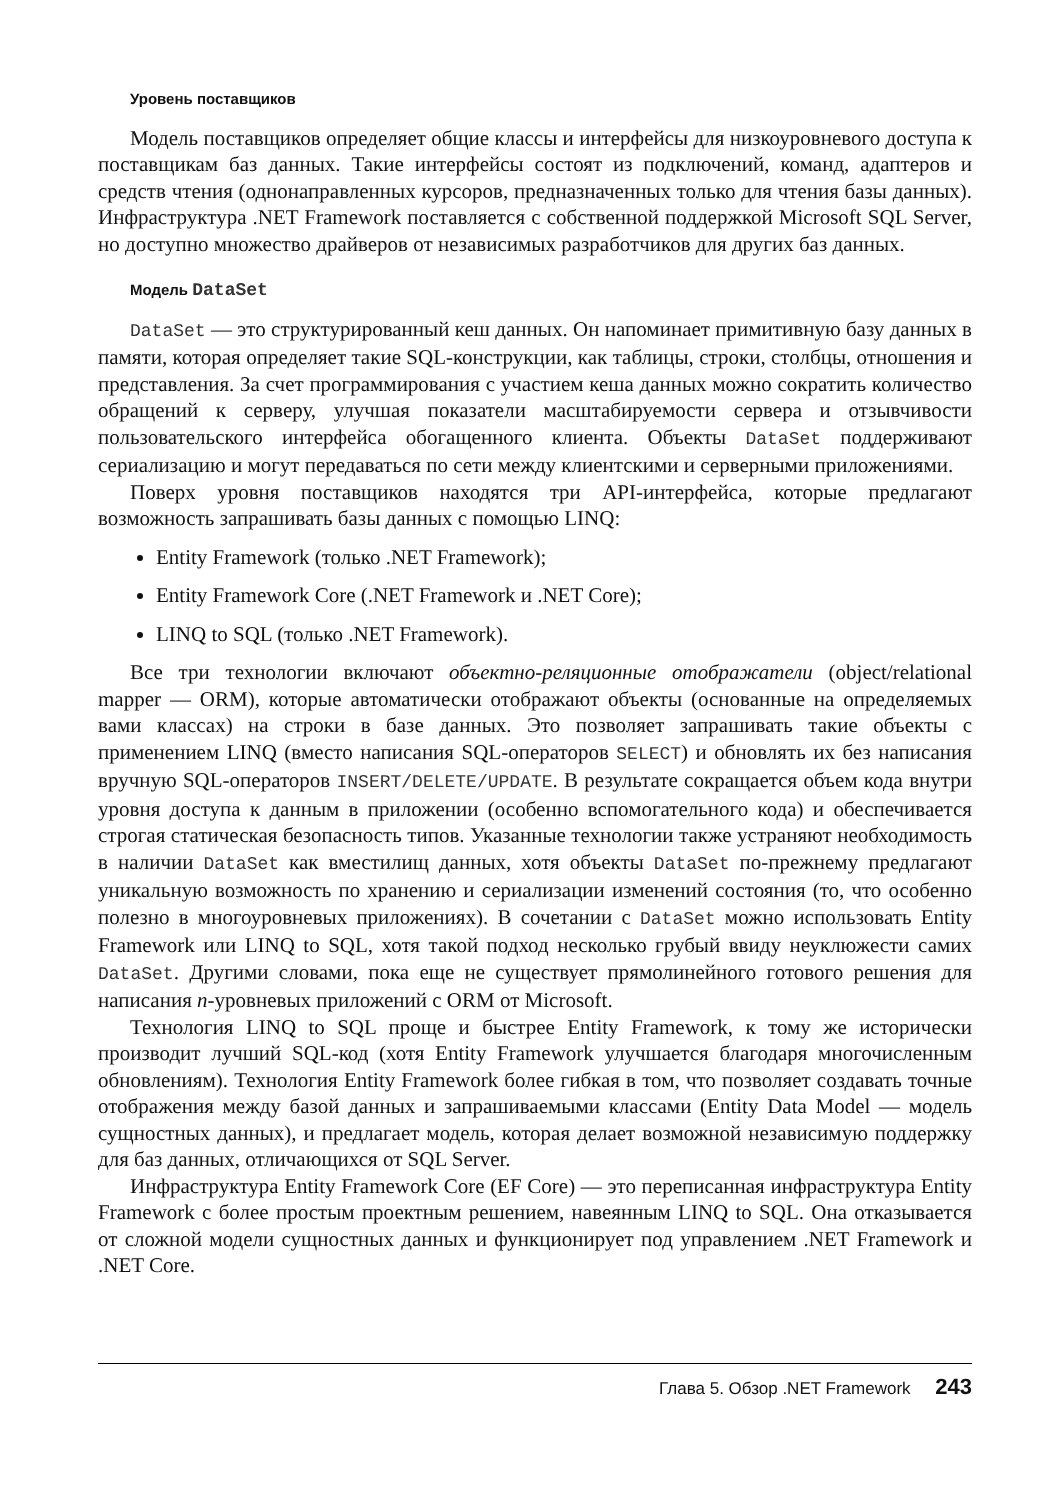Уровень поставщиков
Модель поставщиков определяет общие классы и интерфейсы для низкоуровневого доступа к поставщикам баз данных. Такие интерфейсы состоят из подключений, команд, адаптеров и средств чтения (однонаправленных курсоров, предназначенных только для чтения базы данных). Инфраструктура .NET Framework поставляется с собственной поддержкой Microsoft SQL Server, но доступно множество драйверов от независимых разработчиков для других баз данных.
Модель DataSet
DataSet — это структурированный кеш данных. Он напоминает примитивную базу данных в памяти, которая определяет такие SQL-конструкции, как таблицы, строки, столбцы, отношения и представления. За счет программирования с участием кеша данных можно сократить количество обращений к серверу, улучшая показатели масштабируемости сервера и отзывчивости пользовательского интерфейса обогащенного клиента. Объекты DataSet поддерживают сериализацию и могут передаваться по сети между клиентскими и серверными приложениями.
Поверх уровня поставщиков находятся три API-интерфейса, которые предлагают возможность запрашивать базы данных с помощью LINQ:
Entity Framework (только .NET Framework);
Entity Framework Core (.NET Framework и .NET Core);
LINQ to SQL (только .NET Framework).
Все три технологии включают объектно-реляционные отображатели (object/relational mapper — ORM), которые автоматически отображают объекты (основанные на определяемых вами классах) на строки в базе данных. Это позволяет запрашивать такие объекты с применением LINQ (вместо написания SQL-операторов SELECT) и обновлять их без написания вручную SQL-операторов INSERT/DELETE/UPDATE. В результате сокращается объем кода внутри уровня доступа к данным в приложении (особенно вспомогательного кода) и обеспечивается строгая статическая безопасность типов. Указанные технологии также устраняют необходимость в наличии DataSet как вместилищ данных, хотя объекты DataSet по-прежнему предлагают уникальную возможность по хранению и сериализации изменений состояния (то, что особенно полезно в многоуровневых приложениях). В сочетании с DataSet можно использовать Entity Framework или LINQ to SQL, хотя такой подход несколько грубый ввиду неуклюжести самих DataSet. Другими словами, пока еще не существует прямолинейного готового решения для написания n-уровневых приложений с ORM от Microsoft.
Технология LINQ to SQL проще и быстрее Entity Framework, к тому же исторически производит лучший SQL-код (хотя Entity Framework улучшается благодаря многочисленным обновлениям). Технология Entity Framework более гибкая в том, что позволяет создавать точные отображения между базой данных и запрашиваемыми классами (Entity Data Model — модель сущностных данных), и предлагает модель, которая делает возможной независимую поддержку для баз данных, отличающихся от SQL Server.
Инфраструктура Entity Framework Core (EF Core) — это переписанная инфраструктура Entity Framework с более простым проектным решением, навеянным LINQ to SQL. Она отказывается от сложной модели сущностных данных и функционирует под управлением .NET Framework и .NET Core.
Глава 5. Обзор .NET Framework 243